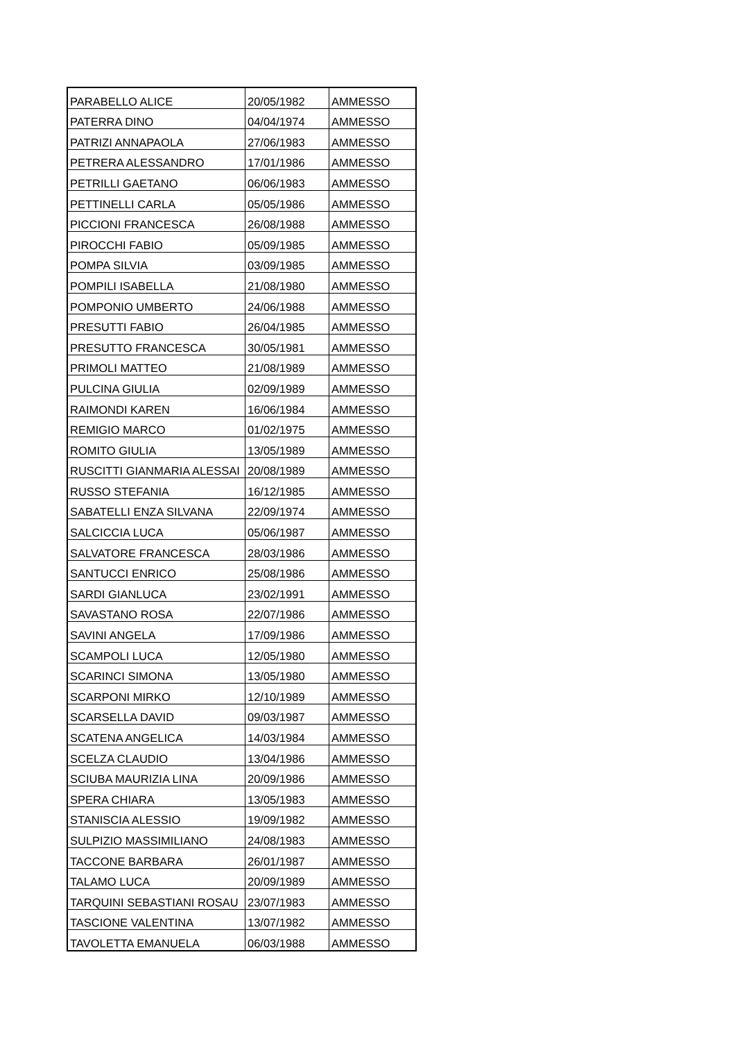| PARABELLO ALICE | 20/05/1982 | AMMESSO |
| PATERRA DINO | 04/04/1974 | AMMESSO |
| PATRIZI ANNAPAOLA | 27/06/1983 | AMMESSO |
| PETRERA ALESSANDRO | 17/01/1986 | AMMESSO |
| PETRILLI GAETANO | 06/06/1983 | AMMESSO |
| PETTINELLI CARLA | 05/05/1986 | AMMESSO |
| PICCIONI FRANCESCA | 26/08/1988 | AMMESSO |
| PIROCCHI FABIO | 05/09/1985 | AMMESSO |
| POMPA SILVIA | 03/09/1985 | AMMESSO |
| POMPILI ISABELLA | 21/08/1980 | AMMESSO |
| POMPONIO UMBERTO | 24/06/1988 | AMMESSO |
| PRESUTTI FABIO | 26/04/1985 | AMMESSO |
| PRESUTTO FRANCESCA | 30/05/1981 | AMMESSO |
| PRIMOLI MATTEO | 21/08/1989 | AMMESSO |
| PULCINA GIULIA | 02/09/1989 | AMMESSO |
| RAIMONDI KAREN | 16/06/1984 | AMMESSO |
| REMIGIO MARCO | 01/02/1975 | AMMESSO |
| ROMITO GIULIA | 13/05/1989 | AMMESSO |
| RUSCITTI GIANMARIA ALESSAI | 20/08/1989 | AMMESSO |
| RUSSO STEFANIA | 16/12/1985 | AMMESSO |
| SABATELLI ENZA SILVANA | 22/09/1974 | AMMESSO |
| SALCICCIA LUCA | 05/06/1987 | AMMESSO |
| SALVATORE FRANCESCA | 28/03/1986 | AMMESSO |
| SANTUCCI ENRICO | 25/08/1986 | AMMESSO |
| SARDI GIANLUCA | 23/02/1991 | AMMESSO |
| SAVASTANO ROSA | 22/07/1986 | AMMESSO |
| SAVINI ANGELA | 17/09/1986 | AMMESSO |
| SCAMPOLI LUCA | 12/05/1980 | AMMESSO |
| SCARINCI SIMONA | 13/05/1980 | AMMESSO |
| SCARPONI MIRKO | 12/10/1989 | AMMESSO |
| SCARSELLA DAVID | 09/03/1987 | AMMESSO |
| SCATENA ANGELICA | 14/03/1984 | AMMESSO |
| SCELZA CLAUDIO | 13/04/1986 | AMMESSO |
| SCIUBA MAURIZIA LINA | 20/09/1986 | AMMESSO |
| SPERA CHIARA | 13/05/1983 | AMMESSO |
| STANISCIA ALESSIO | 19/09/1982 | AMMESSO |
| SULPIZIO MASSIMILIANO | 24/08/1983 | AMMESSO |
| TACCONE BARBARA | 26/01/1987 | AMMESSO |
| TALAMO LUCA | 20/09/1989 | AMMESSO |
| TARQUINI SEBASTIANI ROSAU | 23/07/1983 | AMMESSO |
| TASCIONE VALENTINA | 13/07/1982 | AMMESSO |
| TAVOLETTA EMANUELA | 06/03/1988 | AMMESSO |